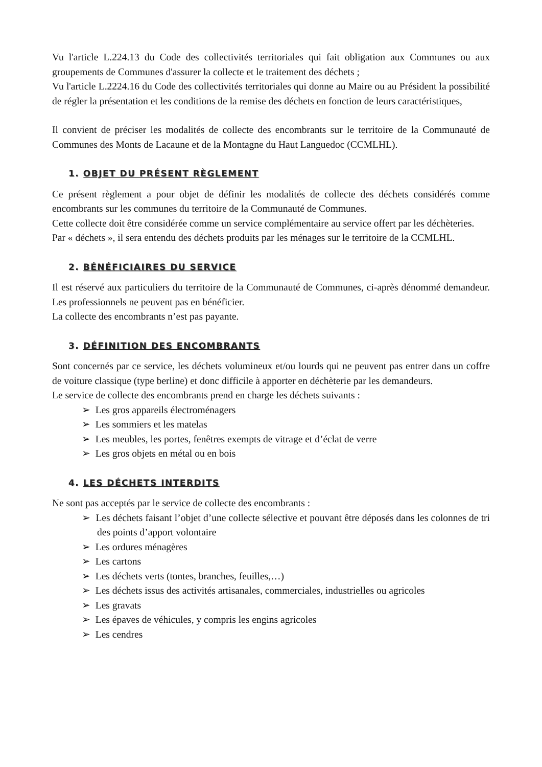Vu l'article L.224.13 du Code des collectivités territoriales qui fait obligation aux Communes ou aux groupements de Communes d'assurer la collecte et le traitement des déchets ;
Vu l'article L.2224.16 du Code des collectivités territoriales qui donne au Maire ou au Président la possibilité de régler la présentation et les conditions de la remise des déchets en fonction de leurs caractéristiques,
Il convient de préciser les modalités de collecte des encombrants sur le territoire de la Communauté de Communes des Monts de Lacaune et de la Montagne du Haut Languedoc (CCMLHL).
1. OBJET DU PRÉSENT RÈGLEMENT
Ce présent règlement a pour objet de définir les modalités de collecte des déchets considérés comme encombrants sur les communes du territoire de la Communauté de Communes.
Cette collecte doit être considérée comme un service complémentaire au service offert par les déchèteries.
Par « déchets », il sera entendu des déchets produits par les ménages sur le territoire de la CCMLHL.
2. BÉNÉFICIAIRES DU SERVICE
Il est réservé aux particuliers du territoire de la Communauté de Communes, ci-après dénommé demandeur. Les professionnels ne peuvent pas en bénéficier.
La collecte des encombrants n’est pas payante.
3. DÉFINITION DES ENCOMBRANTS
Sont concernés par ce service, les déchets volumineux et/ou lourds qui ne peuvent pas entrer dans un coffre de voiture classique (type berline) et donc difficile à apporter en déchèterie par les demandeurs.
Le service de collecte des encombrants prend en charge les déchets suivants :
➢ Les gros appareils électroménagers
➢ Les sommiers et les matelas
➢ Les meubles, les portes, fenêtres exempts de vitrage et d’éclat de verre
➢ Les gros objets en métal ou en bois
4. LES DÉCHETS INTERDITS
Ne sont pas acceptés par le service de collecte des encombrants :
➢ Les déchets faisant l’objet d’une collecte sélective et pouvant être déposés dans les colonnes de tri des points d’apport volontaire
➢ Les ordures ménagères
➢ Les cartons
➢ Les déchets verts (tontes, branches, feuilles,…)
➢ Les déchets issus des activités artisanales, commerciales, industrielles ou agricoles
➢ Les gravats
➢ Les épaves de véhicules, y compris les engins agricoles
➢ Les cendres